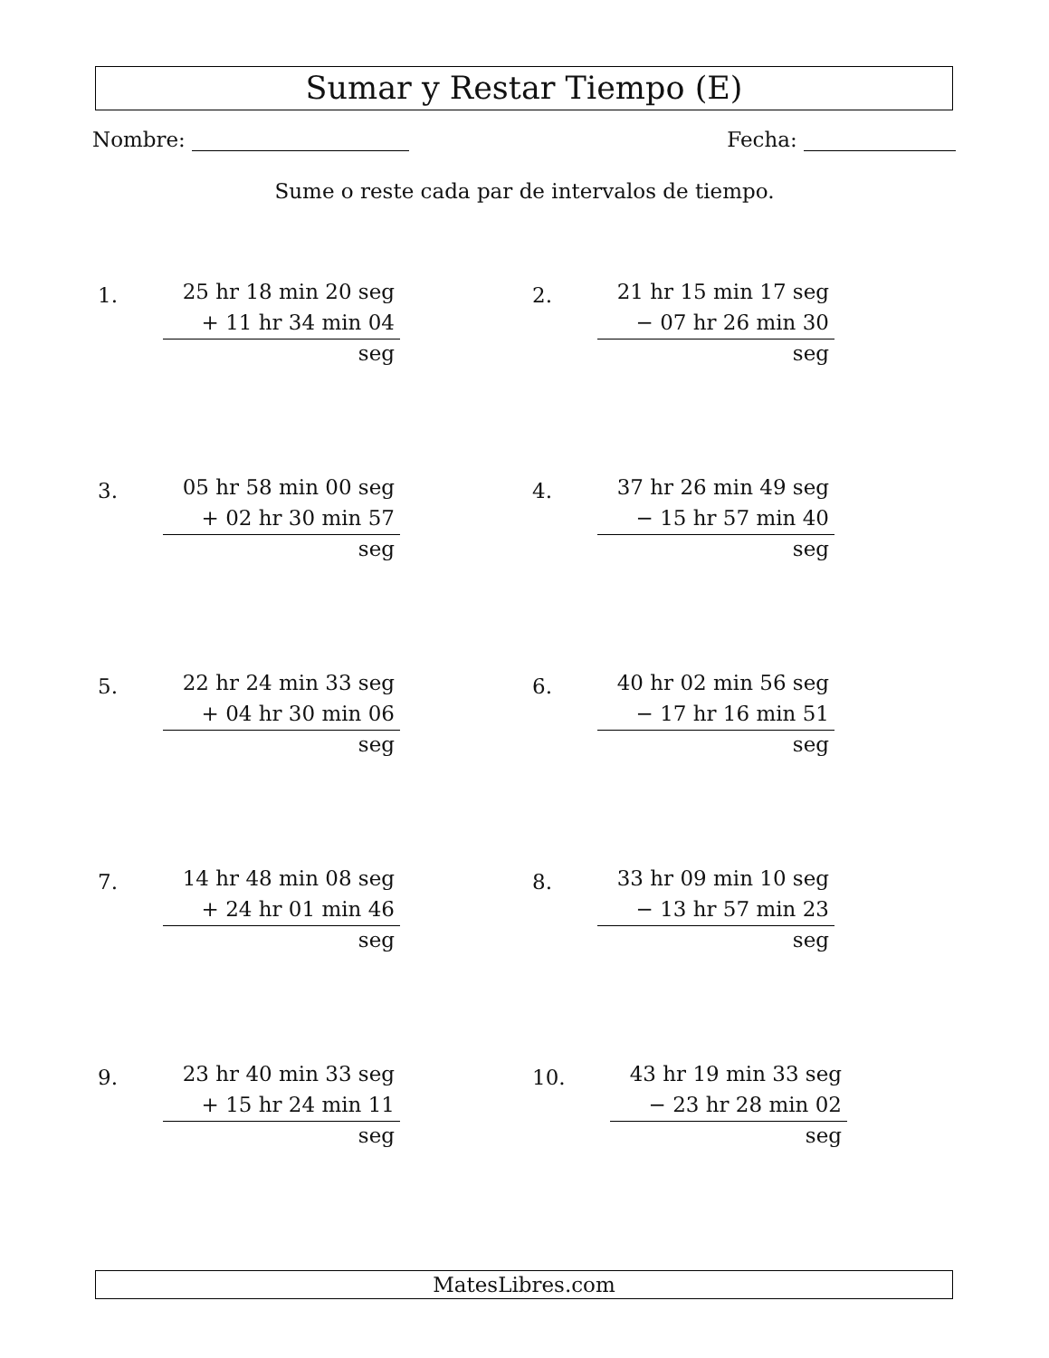Sumar y Restar Tiempo (E)
Nombre: Fecha:
Sume o reste cada par de intervalos de tiempo.
1.
25 hr 18 min 20 seg
+ 11 hr 34 min 04 seg
2.
21 hr 15 min 17 seg
− 07 hr 26 min 30 seg
3.
05 hr 58 min 00 seg
+ 02 hr 30 min 57 seg
4.
37 hr 26 min 49 seg
− 15 hr 57 min 40 seg
5.
22 hr 24 min 33 seg
+ 04 hr 30 min 06 seg
6.
40 hr 02 min 56 seg
− 17 hr 16 min 51 seg
7.
14 hr 48 min 08 seg
+ 24 hr 01 min 46 seg
8.
33 hr 09 min 10 seg
− 13 hr 57 min 23 seg
9.
23 hr 40 min 33 seg
+ 15 hr 24 min 11 seg
10.
43 hr 19 min 33 seg
− 23 hr 28 min 02 seg
MatesLibres.com